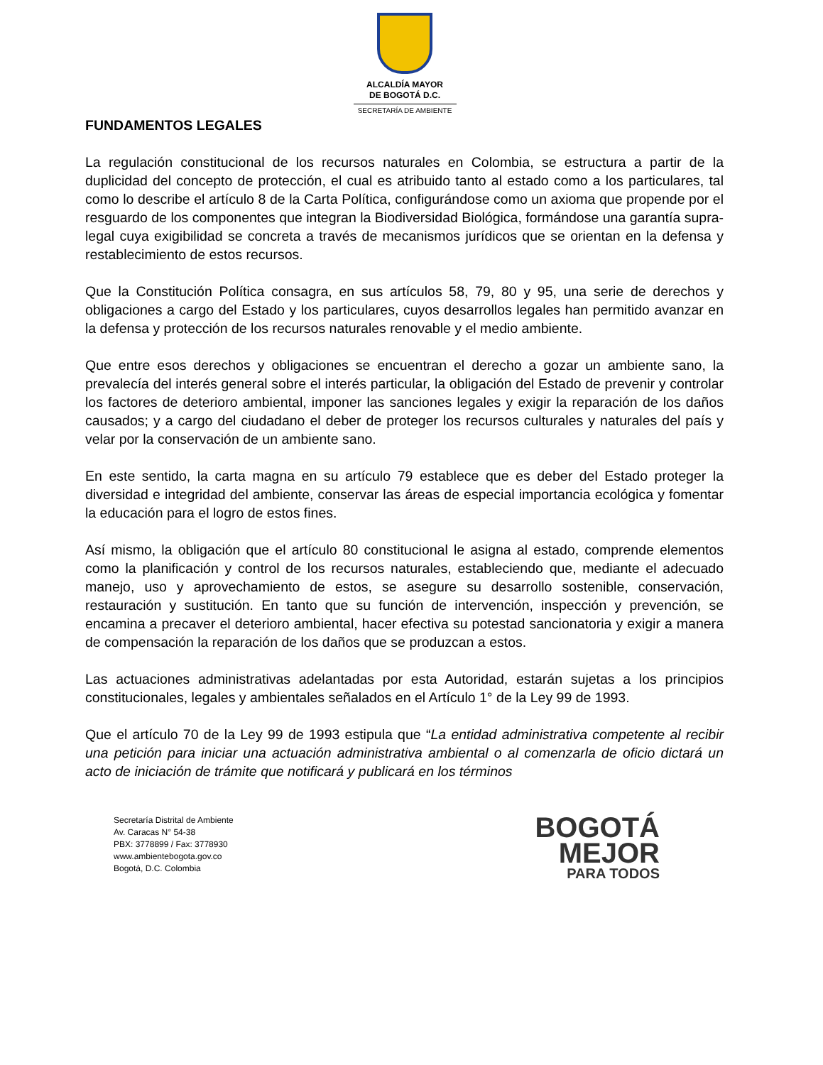ALCALDÍA MAYOR
DE BOGOTÁ D.C.
SECRETARÍA DE AMBIENTE
FUNDAMENTOS LEGALES
La regulación constitucional de los recursos naturales en Colombia, se estructura a partir de la duplicidad del concepto de protección, el cual es atribuido tanto al estado como a los particulares, tal como lo describe el artículo 8 de la Carta Política, configurándose como un axioma que propende por el resguardo de los componentes que integran la Biodiversidad Biológica, formándose una garantía supra-legal cuya exigibilidad se concreta a través de mecanismos jurídicos que se orientan en la defensa y restablecimiento de estos recursos.
Que la Constitución Política consagra, en sus artículos 58, 79, 80 y 95, una serie de derechos y obligaciones a cargo del Estado y los particulares, cuyos desarrollos legales han permitido avanzar en la defensa y protección de los recursos naturales renovable y el medio ambiente.
Que entre esos derechos y obligaciones se encuentran el derecho a gozar un ambiente sano, la prevalecía del interés general sobre el interés particular, la obligación del Estado de prevenir y controlar los factores de deterioro ambiental, imponer las sanciones legales y exigir la reparación de los daños causados; y a cargo del ciudadano el deber de proteger los recursos culturales y naturales del país y velar por la conservación de un ambiente sano.
En este sentido, la carta magna en su artículo 79 establece que es deber del Estado proteger la diversidad e integridad del ambiente, conservar las áreas de especial importancia ecológica y fomentar la educación para el logro de estos fines.
Así mismo, la obligación que el artículo 80 constitucional le asigna al estado, comprende elementos como la planificación y control de los recursos naturales, estableciendo que, mediante el adecuado manejo, uso y aprovechamiento de estos, se asegure su desarrollo sostenible, conservación, restauración y sustitución. En tanto que su función de intervención, inspección y prevención, se encamina a precaver el deterioro ambiental, hacer efectiva su potestad sancionatoria y exigir a manera de compensación la reparación de los daños que se produzcan a estos.
Las actuaciones administrativas adelantadas por esta Autoridad, estarán sujetas a los principios constitucionales, legales y ambientales señalados en el Artículo 1° de la Ley 99 de 1993.
Que el artículo 70 de la Ley 99 de 1993 estipula que “La entidad administrativa competente al recibir una petición para iniciar una actuación administrativa ambiental o al comenzarla de oficio dictará un acto de iniciación de trámite que notificará y publicará en los términos
Secretaría Distrital de Ambiente
Av. Caracas N° 54-38
PBX: 3778899 / Fax: 3778930
www.ambientebogota.gov.co
Bogotá, D.C. Colombia
BOGOTÁ
MEJOR
PARA TODOS